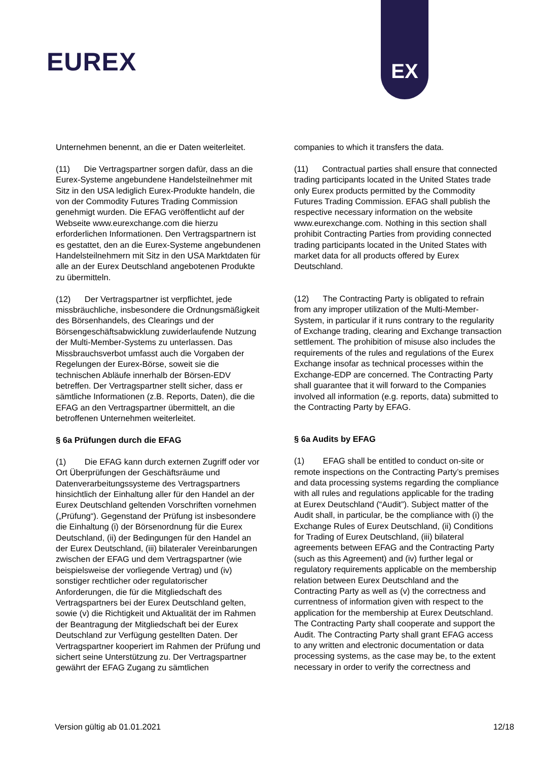EUREX
EX
Unternehmen benennt, an die er Daten weiterleitet.
(11) Die Vertragspartner sorgen dafür, dass an die Eurex-Systeme angebundene Handelsteilnehmer mit Sitz in den USA lediglich Eurex-Produkte handeln, die von der Commodity Futures Trading Commission genehmigt wurden. Die EFAG veröffentlicht auf der Webseite www.eurexchange.com die hierzu erforderlichen Informationen. Den Vertragspartnern ist es gestattet, den an die Eurex-Systeme angebundenen Handelsteilnehmern mit Sitz in den USA Marktdaten für alle an der Eurex Deutschland angebotenen Produkte zu übermitteln.
(12) Der Vertragspartner ist verpflichtet, jede missbräuchliche, insbesondere die Ordnungsmäßigkeit des Börsenhandels, des Clearings und der Börsengeschäftsabwicklung zuwiderlaufende Nutzung der Multi-Member-Systems zu unterlassen. Das Missbrauchsverbot umfasst auch die Vorgaben der Regelungen der Eurex-Börse, soweit sie die technischen Abläufe innerhalb der Börsen-EDV betreffen. Der Vertragspartner stellt sicher, dass er sämtliche Informationen (z.B. Reports, Daten), die die EFAG an den Vertragspartner übermittelt, an die betroffenen Unternehmen weiterleitet.
§ 6a Prüfungen durch die EFAG
(1) Die EFAG kann durch externen Zugriff oder vor Ort Überprüfungen der Geschäftsräume und Datenverarbeitungssysteme des Vertragspartners hinsichtlich der Einhaltung aller für den Handel an der Eurex Deutschland geltenden Vorschriften vornehmen („Prüfung“). Gegenstand der Prüfung ist insbesondere die Einhaltung (i) der Börsenordnung für die Eurex Deutschland, (ii) der Bedingungen für den Handel an der Eurex Deutschland, (iii) bilateraler Vereinbarungen zwischen der EFAG und dem Vertragspartner (wie beispielsweise der vorliegende Vertrag) und (iv) sonstiger rechtlicher oder regulatorischer Anforderungen, die für die Mitgliedschaft des Vertragspartners bei der Eurex Deutschland gelten, sowie (v) die Richtigkeit und Aktualität der im Rahmen der Beantragung der Mitgliedschaft bei der Eurex Deutschland zur Verfügung gestellten Daten. Der Vertragspartner kooperiert im Rahmen der Prüfung und sichert seine Unterstützung zu. Der Vertragspartner gewährt der EFAG Zugang zu sämtlichen
companies to which it transfers the data.
(11) Contractual parties shall ensure that connected trading participants located in the United States trade only Eurex products permitted by the Commodity Futures Trading Commission. EFAG shall publish the respective necessary information on the website www.eurexchange.com. Nothing in this section shall prohibit Contracting Parties from providing connected trading participants located in the United States with market data for all products offered by Eurex Deutschland.
(12) The Contracting Party is obligated to refrain from any improper utilization of the Multi-Member-System, in particular if it runs contrary to the regularity of Exchange trading, clearing and Exchange transaction settlement. The prohibition of misuse also includes the requirements of the rules and regulations of the Eurex Exchange insofar as technical processes within the Exchange-EDP are concerned. The Contracting Party shall guarantee that it will forward to the Companies involved all information (e.g. reports, data) submitted to the Contracting Party by EFAG.
§ 6a Audits by EFAG
(1) EFAG shall be entitled to conduct on-site or remote inspections on the Contracting Party’s premises and data processing systems regarding the compliance with all rules and regulations applicable for the trading at Eurex Deutschland (“Audit”). Subject matter of the Audit shall, in particular, be the compliance with (i) the Exchange Rules of Eurex Deutschland, (ii) Conditions for Trading of Eurex Deutschland, (iii) bilateral agreements between EFAG and the Contracting Party (such as this Agreement) and (iv) further legal or regulatory requirements applicable on the membership relation between Eurex Deutschland and the Contracting Party as well as (v) the correctness and currentness of information given with respect to the application for the membership at Eurex Deutschland. The Contracting Party shall cooperate and support the Audit. The Contracting Party shall grant EFAG access to any written and electronic documentation or data processing systems, as the case may be, to the extent necessary in order to verify the correctness and
Version gültig ab 01.01.2021 12/18